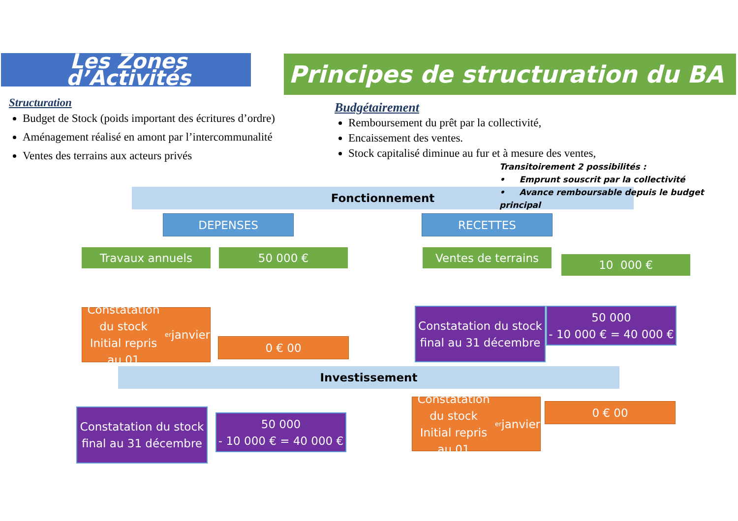Les Zones d’Activités
Principes de structuration du BA
Structuration
Budget de Stock (poids important des écritures d’ordre)
Aménagement réalisé en amont par l’intercommunalité
Ventes des terrains aux acteurs privés
Budgétairement
Remboursement du prêt par la collectivité,
Encaissement des ventes.
Stock capitalisé diminue au fur et à mesure des ventes,
Fonctionnement
Transitoirement 2 possibilités :
• Emprunt souscrit par la collectivité
• Avance remboursable depuis le budget principal
DEPENSES RECETTES
Travaux annuels 50 000 € Ventes de terrains
10 000 €
Constatation du stock Initial repris au 01<sup>er</sup> janvier
0 € 00
Constatation du stock final au 31 décembre
50 000
- 10 000 € = 40 000 €
Investissement
Constatation du stock final au 31 décembre
50 000
- 10 000 € = 40 000 €
Constatation du stock Initial repris au 01<sup>er</sup> janvier
0 € 00